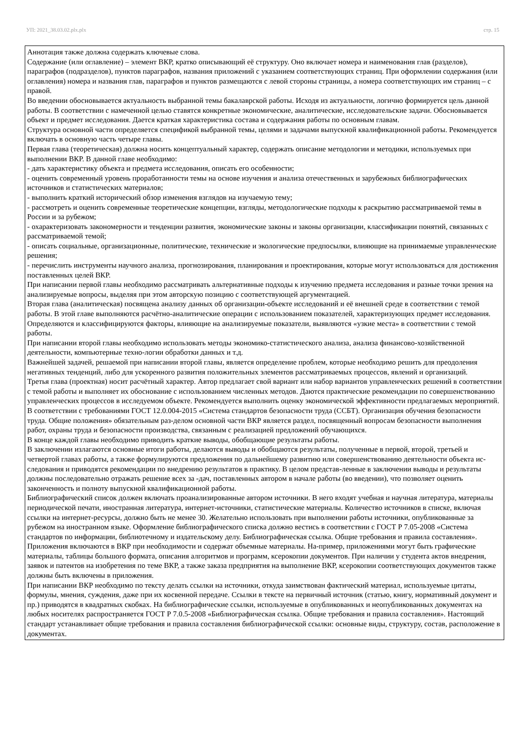УП: 2021_38.03.02.plx.plx стр. 15
Аннотация также должна содержать ключевые слова.
Содержание (или оглавление) – элемент ВКР, кратко описывающий её структуру. Оно включает номера и наименования глав (разделов), параграфов (подразделов), пунктов параграфов, названия приложений с указанием соответствующих страниц. При оформлении содержания (или оглавления) номера и названия глав, параграфов и пунктов размещаются с левой стороны страницы, а номера соответствующих им страниц – с правой.
Во введении обосновывается актуальность выбранной темы бакалаврской работы. Исходя из актуальности, логично формируется цель данной работы. В соответствии с намеченной целью ставятся конкретные экономические, аналитические, исследовательские задачи. Обосновывается объект и предмет исследования. Дается краткая характеристика состава и содержания работы по основным главам.
Структура основной части определяется спецификой выбранной темы, целями и задачами выпускной квалификационной работы. Рекомендуется включать в основную часть четыре главы.
Первая глава (теоретическая) должна носить концептуальный характер, содержать описание методологии и методики, используемых при выполнении ВКР. В данной главе необходимо:
- дать характеристику объекта и предмета исследования, описать его особенности;
- оценить современный уровень проработанности темы на основе изучения и анализа отечественных и зарубежных библиографических источников и статистических материалов;
- выполнить краткий исторический обзор изменения взглядов на изучаемую тему;
- рассмотреть и оценить современные теоретические концепции, взгляды, методологические подходы к раскрытию рассматриваемой темы в России и за рубежом;
- охарактеризовать закономерности и тенденции развития, экономические законы и законы организации, классификации понятий, связанных с рассматриваемой темой;
- описать социальные, организационные, политические, технические и экологические предпосылки, влияющие на принимаемые управленческие решения;
- перечислить инструменты научного анализа, прогнозирования, планирования и проектирования, которые могут использоваться для достижения поставленных целей ВКР.
При написании первой главы необходимо рассматривать альтернативные подходы к изучению предмета исследования и разные точки зрения на анализируемые вопросы, выделяя при этом авторскую позицию с соответствующей аргументацией.
Вторая глава (аналитическая) посвящена анализу данных об организации-объекте исследований и её внешней среде в соответствии с темой работы. В этой главе выполняются расчётно-аналитические операции с использованием показателей, характеризующих предмет исследования. Определяются и классифицируются факторы, влияющие на анализируемые показатели, выявляются «узкие места» в соответствии с темой работы.
При написании второй главы необходимо использовать методы экономико-статистического анализа, анализа финансово-хозяйственной деятельности, компьютерные техно-логии обработки данных и т.д.
Важнейшей задачей, решаемой при написании второй главы, является определение проблем, которые необходимо решить для преодоления негативных тенденций, либо для ускоренного развития положительных элементов рассматриваемых процессов, явлений и организаций.
Третья глава (проектная) носит расчётный характер. Автор предлагает свой вариант или набор вариантов управленческих решений в соответствии с темой работы и выполняет их обоснование с использованием численных методов. Даются практические рекомендации по совершенствованию управленческих процессов в исследуемом объекте. Рекомендуется выполнить оценку экономической эффективности предлагаемых мероприятий.
В соответствии с требованиями ГОСТ 12.0.004-2015 «Система стандартов безопасности труда (ССБТ). Организация обучения безопасности труда. Общие положения» обязательным раз-делом основной части ВКР является раздел, посвященный вопросам безопасности выполнения работ, охраны труда и безопасности производства, связанным с реализацией предложений обучающихся.
В конце каждой главы необходимо приводить краткие выводы, обобщающие результаты работы.
В заключении излагаются основные итоги работы, делаются выводы и обобщаются результаты, полученные в первой, второй, третьей и четвертой главах работы, а также формулируются предложения по дальнейшему развитию или совершенствованию деятельности объекта ис-следования и приводятся рекомендации по внедрению результатов в практику. В целом представ-ленные в заключении выводы и результаты должны последовательно отражать решение всех за -дач, поставленных автором в начале работы (во введении), что позволяет оценить законченность и полноту выпускной квалификационной работы.
Библиографический список должен включать проанализированные автором источники. В него входят учебная и научная литература, материалы периодической печати, иностранная литература, интернет-источники, статистические материалы. Количество источников в списке, включая ссылки на интернет-ресурсы, должно быть не менее 30. Желательно использовать при выполнении работы источники, опубликованные за рубежом на иностранном языке. Оформление библиографического списка должно вестись в соответствии с ГОСТ Р 7.05-2008 «Система стандартов по информации, библиотечному и издательскому делу. Библиографическая ссылка. Общие требования и правила составления».
Приложения включаются в ВКР при необходимости и содержат объемные материалы. На-пример, приложениями могут быть графические материалы, таблицы большого формата, описания алгоритмов и программ, ксерокопии документов. При наличии у студента актов внедрения, заявок и патентов на изобретения по теме ВКР, а также заказа предприятия на выполнение ВКР, ксерокопии соответствующих документов также должны быть включены в приложения.
При написании ВКР необходимо по тексту делать ссылки на источники, откуда заимствован фактический материал, используемые цитаты, формулы, мнения, суждения, даже при их косвенной передаче. Ссылки в тексте на первичный источник (статью, книгу, нормативный документ и пр.) приводятся в квадратных скобках. На библиографические ссылки, используемые в опубликованных и неопубликованных документах на любых носителях распространяется ГОСТ Р 7.0.5-2008 «Библиографическая ссылка. Общие требования и правила составления». Настоящий стандарт устанавливает общие требования и правила составления библиографической ссылки: основные виды, структуру, состав, расположение в документах.